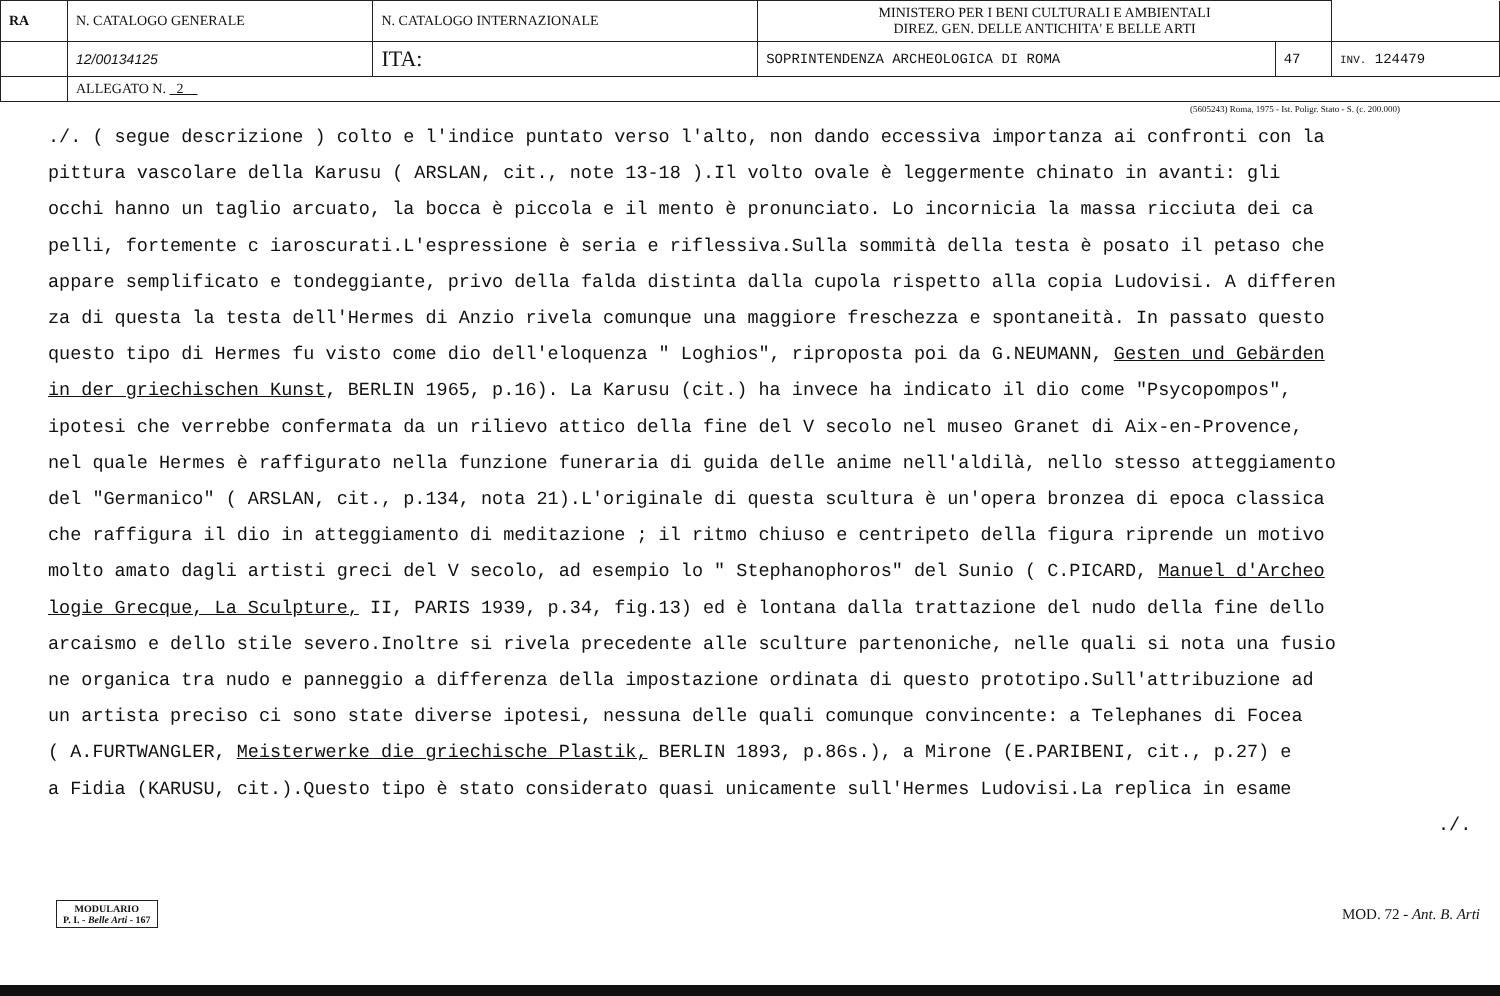| RA | N. CATALOGO GENERALE | N. CATALOGO INTERNAZIONALE | MINISTERO PER I BENI CULTURALI E AMBIENTALI DIREZ. GEN. DELLE ANTICHITA' E BELLE ARTI | | |
| | 12/00134125 | ITA: | SOPRINTENDENZA ARCHEOLOGICA DI ROMA | 47 | INV. 124479 |
| | ALLEGATO N. 2 | | | | |
(5605243) Roma, 1975 - Ist. Poligr. Stato - S. (c. 200.000)
./. ( segue descrizione ) colto e l'indice puntato verso l'alto, non dando eccessiva importanza ai confronti con la
pittura vascolare della Karusu ( ARSLAN, cit., note 13-18 ).Il volto ovale è leggermente chinato in avanti: gli
occhi hanno un taglio arcuato, la bocca è piccola e il mento è pronunciato. Lo incornicia la massa ricciuta dei ca
pelli, fortemente c iaroscurati.L'espressione è seria e riflessiva.Sulla sommità della testa è posato il petaso che
appare semplificato e tondeggiante, privo della falda distinta dalla cupola rispetto alla copia Ludovisi. A differen
za di questa la testa dell'Hermes di Anzio rivela comunque una maggiore freschezza e spontaneità. In passato questo
questo tipo di Hermes fu visto come dio dell'eloquenza " Loghios", riproposta poi da G.NEUMANN, Gesten und Gebärden
in der griechischen Kunst, BERLIN 1965, p.16). La Karusu (cit.) ha invece ha indicato il dio come "Psycopompos",
ipotesi che verrebbe confermata da un rilievo attico della fine del V secolo nel museo Granet di Aix-en-Provence,
nel quale Hermes è raffigurato nella funzione funeraria di guida delle anime nell'aldilà, nello stesso atteggiamento
del "Germanico" ( ARSLAN, cit., p.134, nota 21).L'originale di questa scultura è un'opera bronzea di epoca classica
che raffigura il dio in atteggiamento di meditazione ; il ritmo chiuso e centripeto della figura riprende un motivo
molto amato dagli artisti greci del V secolo, ad esempio lo " Stephanophoros" del Sunio ( C.PICARD, Manuel d'Archeo
logie Grecque, La Sculpture, II, PARIS 1939, p.34, fig.13) ed è lontana dalla trattazione del nudo della fine dello
arcaismo e dello stile severo.Inoltre si rivela precedente alle sculture partenoniche, nelle quali si nota una fusio
ne organica tra nudo e panneggio a differenza della impostazione ordinata di questo prototipo.Sull'attribuzione ad
un artista preciso ci sono state diverse ipotesi, nessuna delle quali comunque convincente: a Telephanes di Focea
( A.FURTWANGLER, Meisterwerke die griechische Plastik, BERLIN 1893, p.86s.), a Mirone (E.PARIBENI, cit., p.27) e
a Fidia (KARUSU, cit.).Questo tipo è stato considerato quasi unicamente sull'Hermes Ludovisi.La replica in esame
./.
MODULARIO
P. I. - Belle Arti - 167
MOD. 72 - Ant. B. Arti